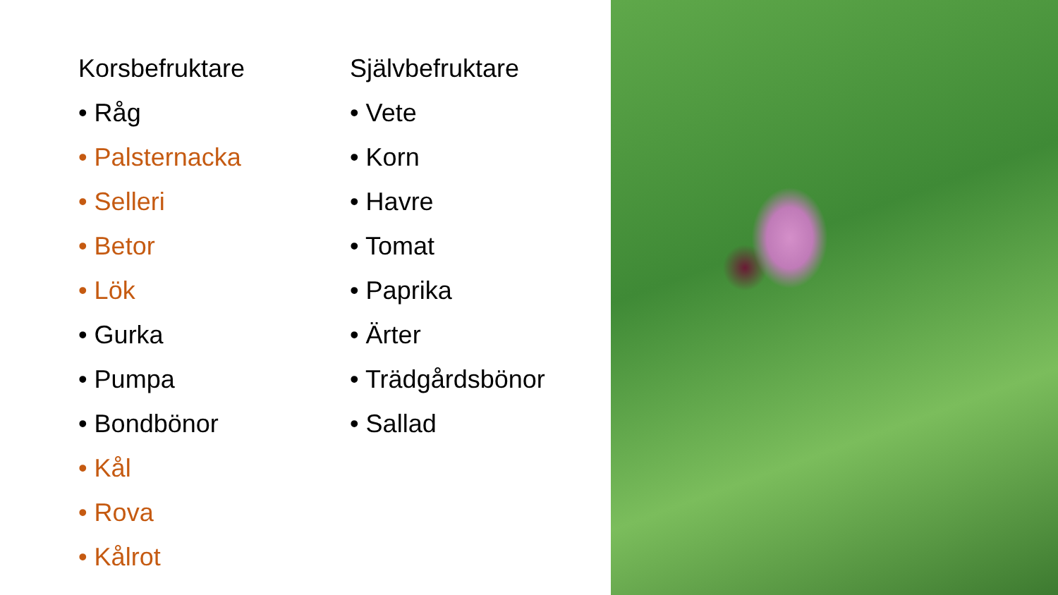Korsbefruktare
• Råg
• Palsternacka
• Selleri
• Betor
• Lök
• Gurka
• Pumpa
• Bondbönor
• Kål
• Rova
• Kålrot
Självbefruktare
• Vete
• Korn
• Havre
• Tomat
• Paprika
• Ärter
• Trädgårdsbönor
• Sallad